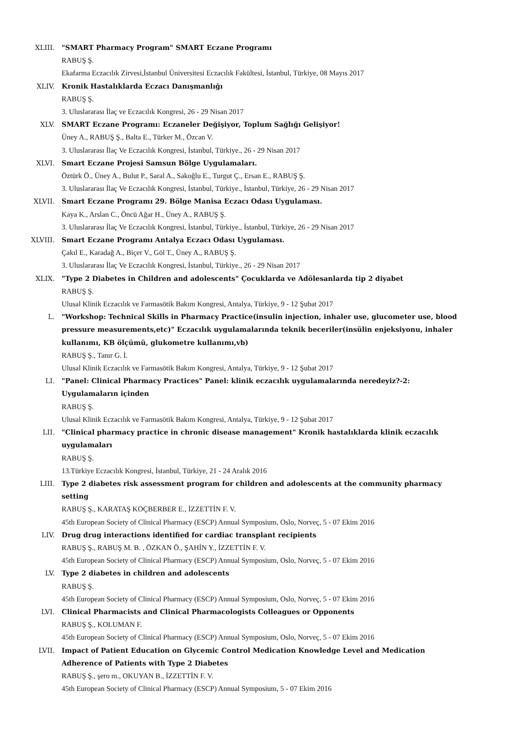XLIII. "SMART Pharmacy Program" SMART Eczane Programı
RABUŞ Ş.
Ekafarma Eczacılık Zirvesi,İstanbul Üniversitesi Eczacılık Fakültesi, İstanbul, Türkiye, 08 Mayıs 2017
XLIV. Kronik Hastalıklarda Eczacı Danışmanlığı
RABUŞ Ş.
3. Uluslararası İlaç ve Eczacılık Kongresi, 26 - 29 Nisan 2017
XLV. SMART Eczane Programı: Eczaneler Değişiyor, Toplum Sağlığı Gelişiyor!
Üney A., RABUŞ Ş., Balta E., Türker M., Özcan V.
3. Uluslararası İlaç Ve Eczacılık Kongresi, İstanbul, Türkiye., 26 - 29 Nisan 2017
XLVI. Smart Eczane Projesi Samsun Bölge Uygulamaları.
Öztürk Ö., Üney A., Bulut P., Saral A., Sakoğlu E., Turgut Ç., Ersan E., RABUŞ Ş.
3. Uluslararası İlaç Ve Eczacılık Kongresi, İstanbul, Türkiye., İstanbul, Türkiye, 26 - 29 Nisan 2017
XLVII. Smart Eczane Programı 29. Bölge Manisa Eczacı Odası Uygulaması.
Kaya K., Arslan C., Öncü Ağar H., Üney A., RABUŞ Ş.
3. Uluslararası İlaç Ve Eczacılık Kongresi, İstanbul, Türkiye., İstanbul, Türkiye, 26 - 29 Nisan 2017
XLVIII. Smart Eczane Programı Antalya Eczacı Odası Uygulaması.
Çakıl E., Karadağ A., Biçer V., Göl T., Üney A., RABUŞ Ş.
3. Uluslararası İlaç Ve Eczacılık Kongresi, İstanbul, Türkiye., 26 - 29 Nisan 2017
XLIX. "Type 2 Diabetes in Children and adolescents" Çocuklarda ve Adölesanlarda tip 2 diyabet
RABUŞ Ş.
Ulusal Klinik Eczacılık ve Farmasötik Bakım Kongresi, Antalya, Türkiye, 9 - 12 Şubat 2017
L. "Workshop: Technical Skills in Pharmacy Practice(insulin injection, inhaler use, glucometer use, blood pressure measurements,etc)" Eczacılık uygulamalarında teknik beceriler(insülin enjeksiyonu, inhaler kullanımı, KB ölçümü, glukometre kullanımı,vb)
RABUŞ Ş., Tanır G. İ.
Ulusal Klinik Eczacılık ve Farmasötik Bakım Kongresi, Antalya, Türkiye, 9 - 12 Şubat 2017
LI. "Panel: Clinical Pharmacy Practices" Panel: klinik eczacılık uygulamalarında neredeyiz?-2: Uygulamaların içinden
RABUŞ Ş.
Ulusal Klinik Eczacılık ve Farmasötik Bakım Kongresi, Antalya, Türkiye, 9 - 12 Şubat 2017
LII. "Clinical pharmacy practice in chronic disease management" Kronik hastalıklarda klinik eczacılık uygulamaları
RABUŞ Ş.
13.Türkiye Eczacılık Kongresi, İstanbul, Türkiye, 21 - 24 Aralık 2016
LIII. Type 2 diabetes risk assessment program for children and adolescents at the community pharmacy setting
RABUŞ Ş., KARATAŞ KOÇBERBER E., İZZETTİN F. V.
45th European Society of Clinical Pharmacy (ESCP) Annual Symposium, Oslo, Norveç, 5 - 07 Ekim 2016
LIV. Drug drug interactions identified for cardiac transplant recipients
RABUŞ Ş., RABUŞ M. B. , ÖZKAN Ö., ŞAHİN Y., İZZETTİN F. V.
45th European Society of Clinical Pharmacy (ESCP) Annual Symposium, Oslo, Norveç, 5 - 07 Ekim 2016
LV. Type 2 diabetes in children and adolescents
RABUŞ Ş.
45th European Society of Clinical Pharmacy (ESCP) Annual Symposium, Oslo, Norveç, 5 - 07 Ekim 2016
LVI. Clinical Pharmacists and Clinical Pharmacologists Colleagues or Opponents
RABUŞ Ş., KOLUMAN F.
45th European Society of Clinical Pharmacy (ESCP) Annual Symposium, Oslo, Norveç, 5 - 07 Ekim 2016
LVII. Impact of Patient Education on Glycemic Control Medication Knowledge Level and Medication Adherence of Patients with Type 2 Diabetes
RABUŞ Ş., şero m., OKUYAN B., İZZETTİN F. V.
45th European Society of Clinical Pharmacy (ESCP) Annual Symposium, 5 - 07 Ekim 2016